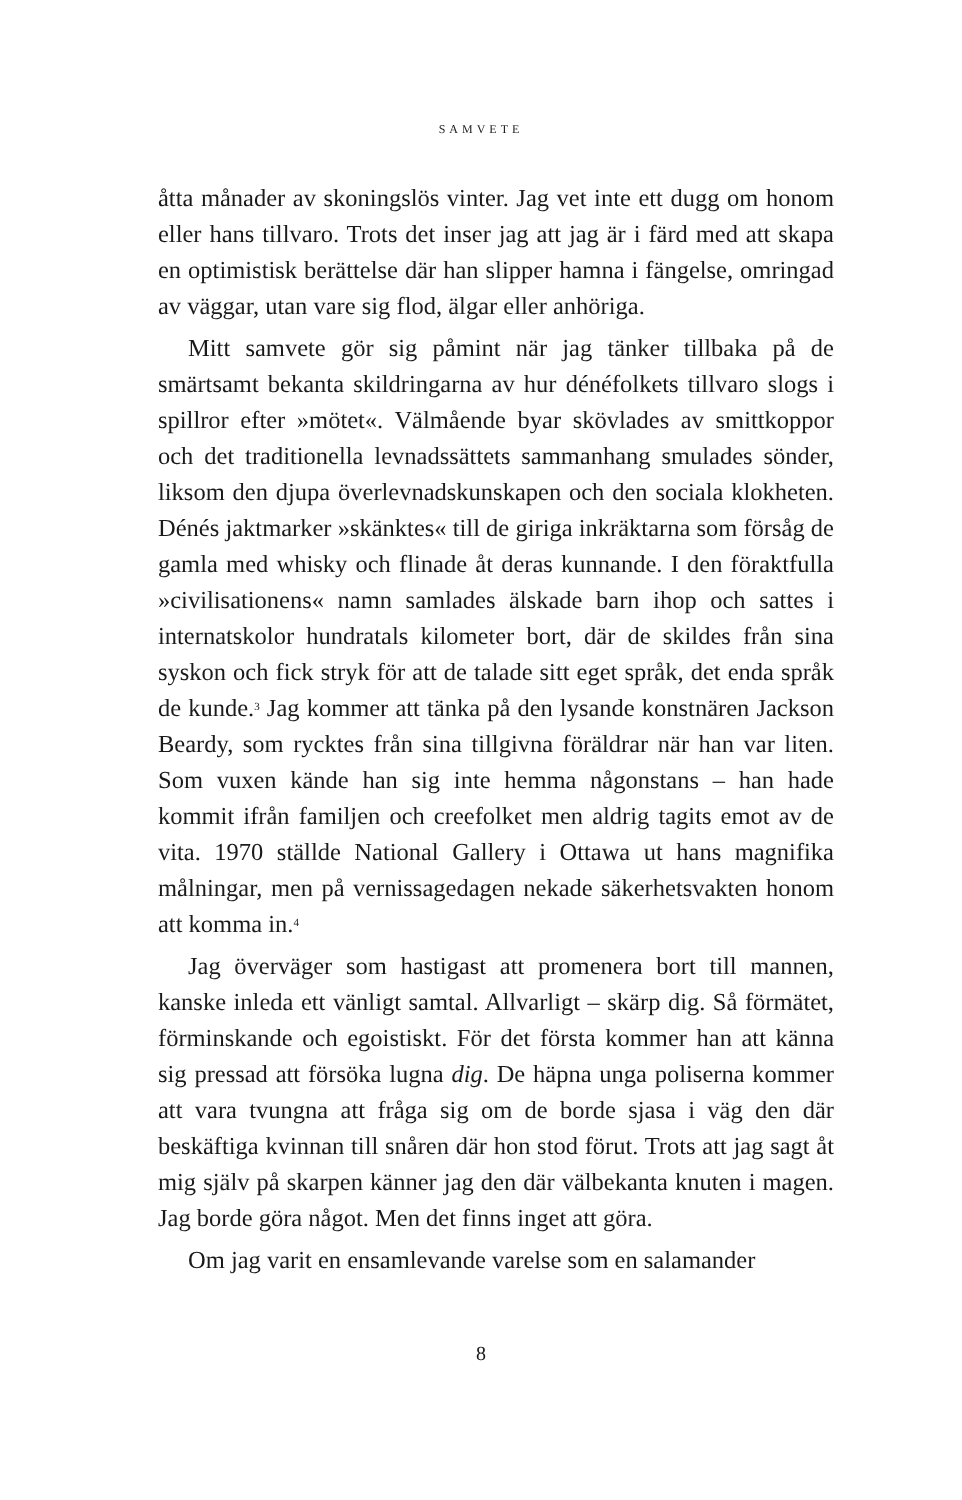SAMVETE
åtta månader av skoningslös vinter. Jag vet inte ett dugg om honom eller hans tillvaro. Trots det inser jag att jag är i färd med att skapa en optimistisk berättelse där han slipper hamna i fängelse, omringad av väggar, utan vare sig flod, älgar eller anhöriga.
Mitt samvete gör sig påmint när jag tänker tillbaka på de smärtsamt bekanta skildringarna av hur dénéfolkets tillvaro slogs i spillror efter »mötet«. Välmående byar skövlades av smittkoppor och det traditionella levnadssättets sammanhang smulades sönder, liksom den djupa överlevnadskunskapen och den sociala klokheten. Dénés jaktmarker »skänktes« till de giriga inkräktarna som försåg de gamla med whisky och flinade åt deras kunnande. I den föraktfulla »civilisationens« namn samlades älskade barn ihop och sattes i internatskolor hundratals kilometer bort, där de skildes från sina syskon och fick stryk för att de talade sitt eget språk, det enda språk de kunde.<sup>3</sup> Jag kommer att tänka på den lysande konstnären Jackson Beardy, som rycktes från sina tillgivna föräldrar när han var liten. Som vuxen kände han sig inte hemma någonstans – han hade kommit ifrån familjen och creefolket men aldrig tagits emot av de vita. 1970 ställde National Gallery i Ottawa ut hans magnifika målningar, men på vernissagedagen nekade säkerhetsvakten honom att komma in.<sup>4</sup>
Jag överväger som hastigast att promenera bort till mannen, kanske inleda ett vänligt samtal. Allvarligt – skärp dig. Så förmätet, förminskande och egoistiskt. För det första kommer han att känna sig pressad att försöka lugna dig. De häpna unga poliserna kommer att vara tvungna att fråga sig om de borde sjasa i väg den där beskäftiga kvinnan till snåren där hon stod förut. Trots att jag sagt åt mig själv på skarpen känner jag den där välbekanta knuten i magen. Jag borde göra något. Men det finns inget att göra.
Om jag varit en ensamlevande varelse som en salamander
8